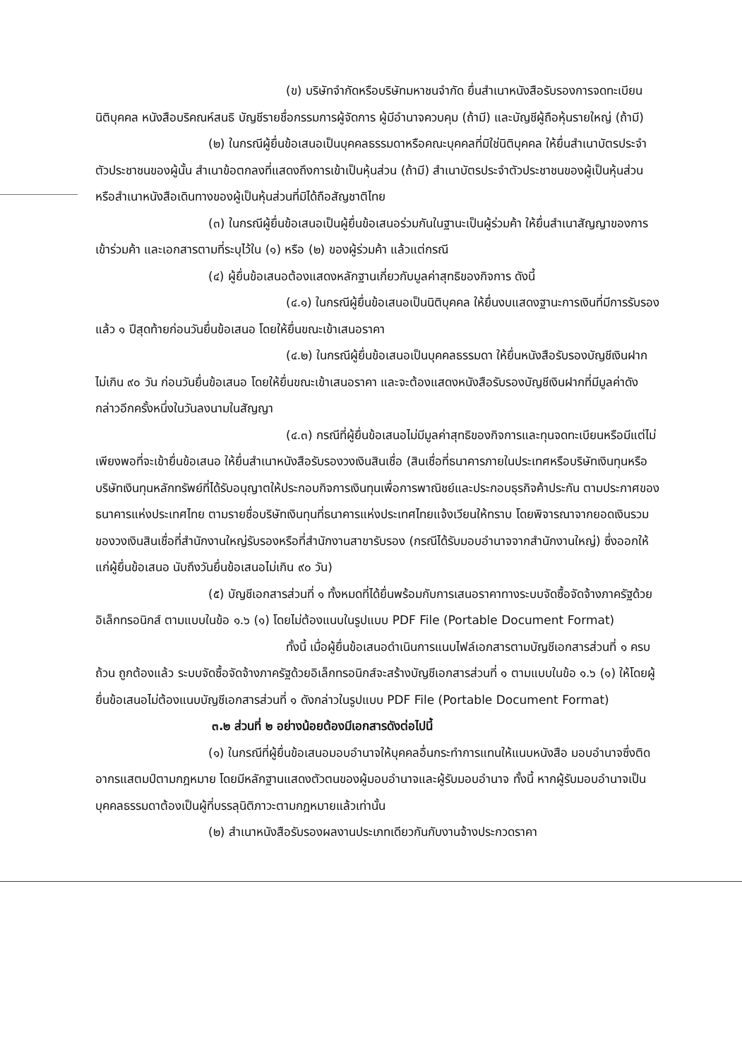(ข) บริษัทจำกัดหรือบริษัทมหาชนจำกัด ยื่นสำเนาหนังสือรับรองการจดทะเบียนนิติบุคคล หนังสือบริคณห์สนธิ บัญชีรายชื่อกรรมการผู้จัดการ ผู้มีอำนาจควบคุม (ถ้ามี) และบัญชีผู้ถือหุ้นรายใหญ่ (ถ้ามี)
(๒) ในกรณีผู้ยื่นข้อเสนอเป็นบุคคลธรรมดาหรือคณะบุคคลที่มิใช่นิติบุคคล ให้ยื่นสำเนาบัตรประจำตัวประชาชนของผู้นั้น สำเนาข้อตกลงที่แสดงถึงการเข้าเป็นหุ้นส่วน (ถ้ามี) สำเนาบัตรประจำตัวประชาชนของผู้เป็นหุ้นส่วน หรือสำเนาหนังสือเดินทางของผู้เป็นหุ้นส่วนที่มิได้ถือสัญชาติไทย
(๓) ในกรณีผู้ยื่นข้อเสนอเป็นผู้ยื่นข้อเสนอร่วมกันในฐานะเป็นผู้ร่วมค้า ให้ยื่นสำเนาสัญญาของการเข้าร่วมค้า และเอกสารตามที่ระบุไว้ใน (๑) หรือ (๒) ของผู้ร่วมค้า แล้วแต่กรณี
(๔) ผู้ยื่นข้อเสนอต้องแสดงหลักฐานเกี่ยวกับมูลค่าสุทธิของกิจการ ดังนี้
(๔.๑) ในกรณีผู้ยื่นข้อเสนอเป็นนิติบุคคล ให้ยื่นงบแสดงฐานะการเงินที่มีการรับรองแล้ว ๑ ปีสุดท้ายก่อนวันยื่นข้อเสนอ โดยให้ยื่นขณะเข้าเสนอราคา
(๔.๒) ในกรณีผู้ยื่นข้อเสนอเป็นบุคคลธรรมดา ให้ยื่นหนังสือรับรองบัญชีเงินฝาก ไม่เกิน ๙๐ วัน ก่อนวันยื่นข้อเสนอ โดยให้ยื่นขณะเข้าเสนอราคา และจะต้องแสดงหนังสือรับรองบัญชีเงินฝากที่มีมูลค่าดังกล่าวอีกครั้งหนึ่งในวันลงนามในสัญญา
(๔.๓) กรณีที่ผู้ยื่นข้อเสนอไม่มีมูลค่าสุทธิของกิจการและทุนจดทะเบียนหรือมีแต่ไม่เพียงพอที่จะเข้ายื่นข้อเสนอ ให้ยื่นสำเนาหนังสือรับรองวงเงินสินเชื่อ (สินเชื่อที่ธนาคารภายในประเทศหรือบริษัทเงินทุนหรือบริษัทเงินทุนหลักทรัพย์ที่ได้รับอนุญาตให้ประกอบกิจการเงินทุนเพื่อการพาณิชย์และประกอบธุรกิจค้าประกัน ตามประกาศของธนาคารแห่งประเทศไทย ตามรายชื่อบริษัทเงินทุนที่ธนาคารแห่งประเทศไทยแจ้งเวียนให้ทราบ โดยพิจารณาจากยอดเงินรวมของวงเงินสินเชื่อที่สำนักงานใหญ่รับรองหรือที่สำนักงานสาขารับรอง (กรณีได้รับมอบอำนาจจากสำนักงานใหญ่) ซึ่งออกให้แก่ผู้ยื่นข้อเสนอ นับถึงวันยื่นข้อเสนอไม่เกิน ๙๐ วัน)
(๕) บัญชีเอกสารส่วนที่ ๑ ทั้งหมดที่ได้ยื่นพร้อมกับการเสนอราคาทางระบบจัดซื้อจัดจ้างภาครัฐด้วยอิเล็กทรอนิกส์ ตามแบบในข้อ ๑.๖ (๑) โดยไม่ต้องแนบในรูปแบบ PDF File (Portable Document Format)
ทั้งนี้ เมื่อผู้ยื่นข้อเสนอดำเนินการแนบไฟล์เอกสารตามบัญชีเอกสารส่วนที่ ๑ ครบถ้วน ถูกต้องแล้ว ระบบจัดซื้อจัดจ้างภาครัฐด้วยอิเล็กทรอนิกส์จะสร้างบัญชีเอกสารส่วนที่ ๑ ตามแบบในข้อ ๑.๖ (๑) ให้โดยผู้ยื่นข้อเสนอไม่ต้องแนบบัญชีเอกสารส่วนที่ ๑ ดังกล่าวในรูปแบบ PDF File (Portable Document Format)
๓.๒ ส่วนที่ ๒ อย่างน้อยต้องมีเอกสารดังต่อไปนี้
(๑) ในกรณีที่ผู้ยื่นข้อเสนอมอบอำนาจให้บุคคลอื่นกระทำการแทนให้แนบหนังสือ มอบอำนาจซึ่งติดอากรแสตมป์ตามกฎหมาย โดยมีหลักฐานแสดงตัวตนของผู้มอบอำนาจและผู้รับมอบอำนาจ ทั้งนี้ หากผู้รับมอบอำนาจเป็นบุคคลธรรมดาต้องเป็นผู้ที่บรรลุนิติภาวะตามกฎหมายแล้วเท่านั้น
(๒) สำเนาหนังสือรับรองผลงานประเภทเดียวกันกับงานจ้างประกวดราคา